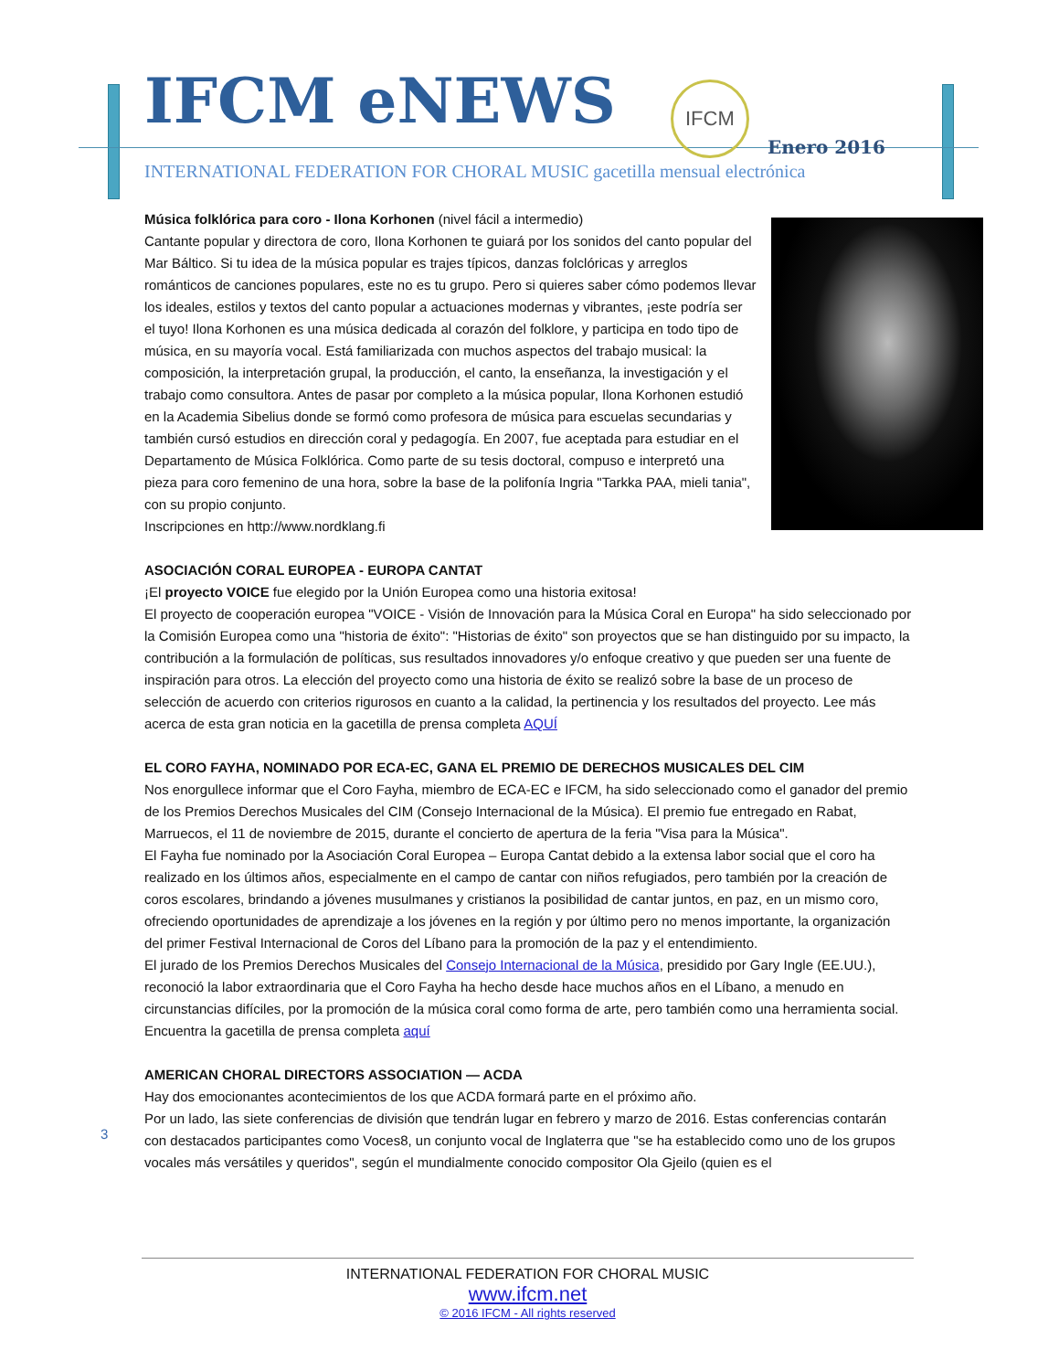IFCM eNEWS IFCM Enero 2016
INTERNATIONAL FEDERATION FOR CHORAL MUSIC gacetilla mensual electrónica
Música folklórica para coro - Ilona Korhonen (nivel fácil a intermedio)
Cantante popular y directora de coro, Ilona Korhonen te guiará por los sonidos del canto popular del Mar Báltico. Si tu idea de la música popular es trajes típicos, danzas folclóricas y arreglos románticos de canciones populares, este no es tu grupo. Pero si quieres saber cómo podemos llevar los ideales, estilos y textos del canto popular a actuaciones modernas y vibrantes, ¡este podría ser el tuyo! Ilona Korhonen es una música dedicada al corazón del folklore, y participa en todo tipo de música, en su mayoría vocal. Está familiarizada con muchos aspectos del trabajo musical: la composición, la interpretación grupal, la producción, el canto, la enseñanza, la investigación y el trabajo como consultora. Antes de pasar por completo a la música popular, Ilona Korhonen estudió en la Academia Sibelius donde se formó como profesora de música para escuelas secundarias y también cursó estudios en dirección coral y pedagogía. En 2007, fue aceptada para estudiar en el Departamento de Música Folklórica. Como parte de su tesis doctoral, compuso e interpretó una pieza para coro femenino de una hora, sobre la base de la polifonía Ingria "Tarkka PAA, mieli tania", con su propio conjunto.
Inscripciones en http://www.nordklang.fi
ASOCIACIÓN CORAL EUROPEA - EUROPA CANTAT
¡El proyecto VOICE fue elegido por la Unión Europea como una historia exitosa!
El proyecto de cooperación europea "VOICE - Visión de Innovación para la Música Coral en Europa" ha sido seleccionado por la Comisión Europea como una "historia de éxito": "Historias de éxito" son proyectos que se han distinguido por su impacto, la contribución a la formulación de políticas, sus resultados innovadores y/o enfoque creativo y que pueden ser una fuente de inspiración para otros. La elección del proyecto como una historia de éxito se realizó sobre la base de un proceso de selección de acuerdo con criterios rigurosos en cuanto a la calidad, la pertinencia y los resultados del proyecto. Lee más acerca de esta gran noticia en la gacetilla de prensa completa AQUÍ
EL CORO FAYHA, NOMINADO POR ECA-EC, GANA EL PREMIO DE DERECHOS MUSICALES DEL CIM
Nos enorgullece informar que el Coro Fayha, miembro de ECA-EC e IFCM, ha sido seleccionado como el ganador del premio de los Premios Derechos Musicales del CIM (Consejo Internacional de la Música). El premio fue entregado en Rabat, Marruecos, el 11 de noviembre de 2015, durante el concierto de apertura de la feria "Visa para la Música".
El Fayha fue nominado por la Asociación Coral Europea – Europa Cantat debido a la extensa labor social que el coro ha realizado en los últimos años, especialmente en el campo de cantar con niños refugiados, pero también por la creación de coros escolares, brindando a jóvenes musulmanes y cristianos la posibilidad de cantar juntos, en paz, en un mismo coro, ofreciendo oportunidades de aprendizaje a los jóvenes en la región y por último pero no menos importante, la organización del primer Festival Internacional de Coros del Líbano para la promoción de la paz y el entendimiento.
El jurado de los Premios Derechos Musicales del Consejo Internacional de la Música, presidido por Gary Ingle (EE.UU.), reconoció la labor extraordinaria que el Coro Fayha ha hecho desde hace muchos años en el Líbano, a menudo en circunstancias difíciles, por la promoción de la música coral como forma de arte, pero también como una herramienta social.
Encuentra la gacetilla de prensa completa aquí
AMERICAN CHORAL DIRECTORS ASSOCIATION — ACDA
Hay dos emocionantes acontecimientos de los que ACDA formará parte en el próximo año.
Por un lado, las siete conferencias de división que tendrán lugar en febrero y marzo de 2016. Estas conferencias contarán con destacados participantes como Voces8, un conjunto vocal de Inglaterra que "se ha establecido como uno de los grupos vocales más versátiles y queridos", según el mundialmente conocido compositor Ola Gjeilo (quien es el
3
INTERNATIONAL FEDERATION FOR CHORAL MUSIC
www.ifcm.net
© 2016 IFCM - All rights reserved